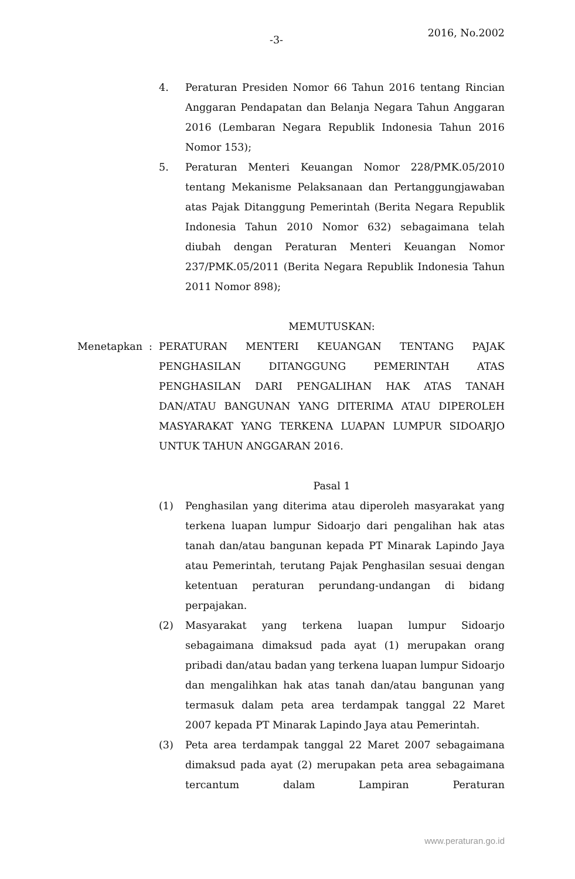-3-
2016, No.2002
4. Peraturan Presiden Nomor 66 Tahun 2016 tentang Rincian Anggaran Pendapatan dan Belanja Negara Tahun Anggaran 2016 (Lembaran Negara Republik Indonesia Tahun 2016 Nomor 153);
5. Peraturan Menteri Keuangan Nomor 228/PMK.05/2010 tentang Mekanisme Pelaksanaan dan Pertanggungjawaban atas Pajak Ditanggung Pemerintah (Berita Negara Republik Indonesia Tahun 2010 Nomor 632) sebagaimana telah diubah dengan Peraturan Menteri Keuangan Nomor 237/PMK.05/2011 (Berita Negara Republik Indonesia Tahun 2011 Nomor 898);
MEMUTUSKAN:
Menetapkan : PERATURAN MENTERI KEUANGAN TENTANG PAJAK PENGHASILAN DITANGGUNG PEMERINTAH ATAS PENGHASILAN DARI PENGALIHAN HAK ATAS TANAH DAN/ATAU BANGUNAN YANG DITERIMA ATAU DIPEROLEH MASYARAKAT YANG TERKENA LUAPAN LUMPUR SIDOARJO UNTUK TAHUN ANGGARAN 2016.
Pasal 1
(1) Penghasilan yang diterima atau diperoleh masyarakat yang terkena luapan lumpur Sidoarjo dari pengalihan hak atas tanah dan/atau bangunan kepada PT Minarak Lapindo Jaya atau Pemerintah, terutang Pajak Penghasilan sesuai dengan ketentuan peraturan perundang-undangan di bidang perpajakan.
(2) Masyarakat yang terkena luapan lumpur Sidoarjo sebagaimana dimaksud pada ayat (1) merupakan orang pribadi dan/atau badan yang terkena luapan lumpur Sidoarjo dan mengalihkan hak atas tanah dan/atau bangunan yang termasuk dalam peta area terdampak tanggal 22 Maret 2007 kepada PT Minarak Lapindo Jaya atau Pemerintah.
(3) Peta area terdampak tanggal 22 Maret 2007 sebagaimana dimaksud pada ayat (2) merupakan peta area sebagaimana tercantum dalam Lampiran Peraturan
www.peraturan.go.id